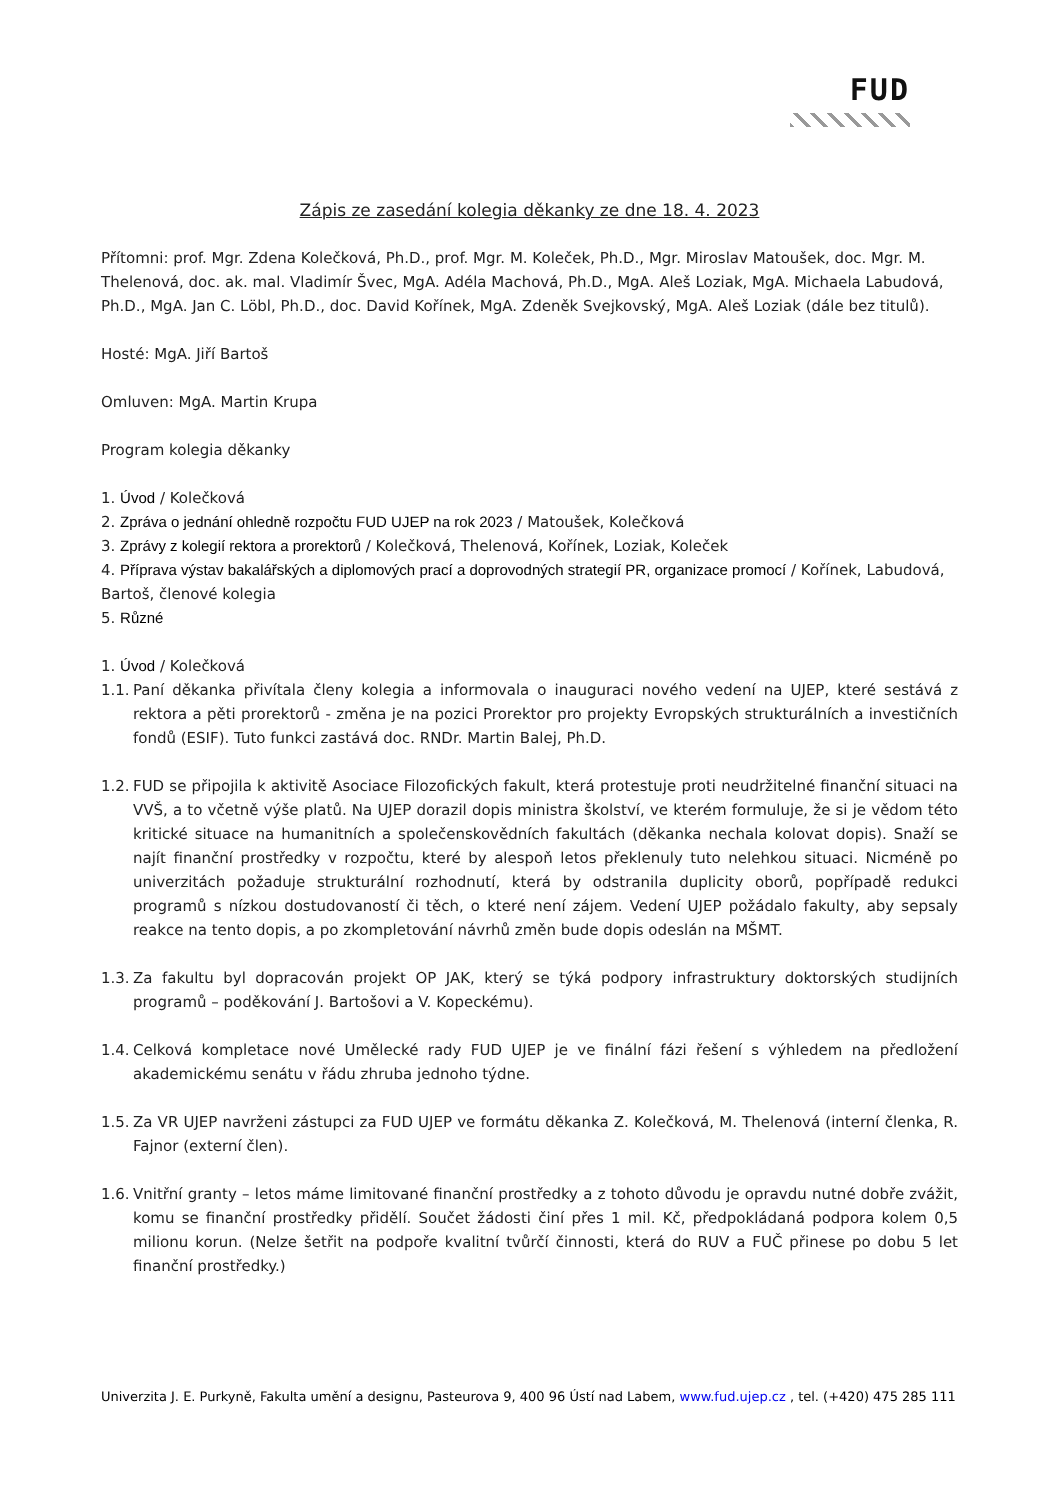FUD
Zápis ze zasedání kolegia děkanky ze dne 18. 4. 2023
Přítomni: prof. Mgr. Zdena Kolečková, Ph.D., prof. Mgr. M. Koleček, Ph.D., Mgr. Miroslav Matoušek, doc. Mgr. M. Thelenová, doc. ak. mal. Vladimír Švec, MgA. Adéla Machová, Ph.D., MgA. Aleš Loziak, MgA. Michaela Labudová, Ph.D., MgA. Jan C. Löbl, Ph.D., doc. David Kořínek, MgA. Zdeněk Svejkovský, MgA. Aleš Loziak (dále bez titulů).
Hosté: MgA. Jiří Bartoš
Omluven: MgA. Martin Krupa
Program kolegia děkanky
1. Úvod / Kolečková
2. Zpráva o jednání ohledně rozpočtu FUD UJEP na rok 2023 / Matoušek, Kolečková
3. Zprávy z kolegií rektora a prorektorů / Kolečková, Thelenová, Kořínek, Loziak, Koleček
4. Příprava výstav bakalářských a diplomových prací a doprovodných strategií PR, organizace promocí / Kořínek, Labudová, Bartoš, členové kolegia
5. Různé
1. Úvod / Kolečková
1.1. Paní děkanka přivítala členy kolegia a informovala o inauguraci nového vedení na UJEP, které sestává z rektora a pěti prorektorů - změna je na pozici Prorektor pro projekty Evropských strukturálních a investičních fondů (ESIF). Tuto funkci zastává doc. RNDr. Martin Balej, Ph.D.
1.2. FUD se připojila k aktivitě Asociace Filozofických fakult, která protestuje proti neudržitelné finanční situaci na VVŠ, a to včetně výše platů. Na UJEP dorazil dopis ministra školství, ve kterém formuluje, že si je vědom této kritické situace na humanitních a společenskovědních fakultách (děkanka nechala kolovat dopis). Snaží se najít finanční prostředky v rozpočtu, které by alespoň letos překlenuly tuto nelehkou situaci. Nicméně po univerzitách požaduje strukturální rozhodnutí, která by odstranila duplicity oborů, popřípadě redukci programů s nízkou dostudovaností či těch, o které není zájem. Vedení UJEP požádalo fakulty, aby sepsaly reakce na tento dopis, a po zkompletování návrhů změn bude dopis odeslán na MŠMT.
1.3. Za fakultu byl dopracován projekt OP JAK, který se týká podpory infrastruktury doktorských studijních programů – poděkování J. Bartošovi a V. Kopeckému).
1.4. Celková kompletace nové Umělecké rady FUD UJEP je ve finální fázi řešení s výhledem na předložení akademickému senátu v řádu zhruba jednoho týdne.
1.5. Za VR UJEP navrženi zástupci za FUD UJEP ve formátu děkanka Z. Kolečková, M. Thelenová (interní členka, R. Fajnor (externí člen).
1.6. Vnitřní granty – letos máme limitované finanční prostředky a z tohoto důvodu je opravdu nutné dobře zvážit, komu se finanční prostředky přidělí. Součet žádosti činí přes 1 mil. Kč, předpokládaná podpora kolem 0,5 milionu korun. (Nelze šetřit na podpoře kvalitní tvůrčí činnosti, která do RUV a FUČ přinese po dobu 5 let finanční prostředky.)
Univerzita J. E. Purkyně, Fakulta umění a designu, Pasteurova 9, 400 96 Ústí nad Labem, www.fud.ujep.cz , tel. (+420) 475 285 111